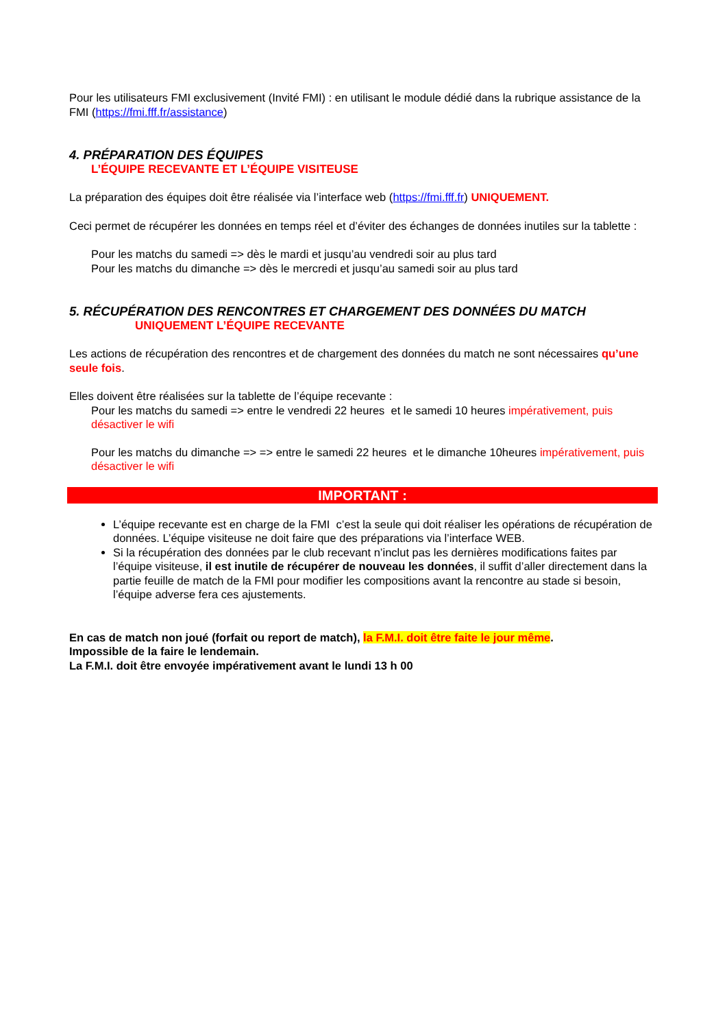Pour les utilisateurs FMI exclusivement (Invité FMI) : en utilisant le module dédié dans la rubrique assistance de la FMI (https://fmi.fff.fr/assistance)
4. PRÉPARATION DES ÉQUIPES
L’ÉQUIPE RECEVANTE ET L’ÉQUIPE VISITEUSE
La préparation des équipes doit être réalisée via l’interface web (https://fmi.fff.fr) UNIQUEMENT.
Ceci permet de récupérer les données en temps réel et d’éviter des échanges de données inutiles sur la tablette :
Pour les matchs du samedi => dès le mardi et jusqu’au vendredi soir au plus tard
Pour les matchs du dimanche => dès le mercredi et jusqu’au samedi soir au plus tard
5. RÉCUPÉRATION DES RENCONTRES ET CHARGEMENT DES DONNÉES DU MATCH
UNIQUEMENT L’ÉQUIPE RECEVANTE
Les actions de récupération des rencontres et de chargement des données du match ne sont nécessaires qu’une seule fois.
Elles doivent être réalisées sur la tablette de l’équipe recevante :
Pour les matchs du samedi => entre le vendredi 22 heures et le samedi 10 heures impérativement, puis désactiver le wifi
Pour les matchs du dimanche => => entre le samedi 22 heures et le dimanche 10heures impérativement, puis désactiver le wifi
IMPORTANT :
L’équipe recevante est en charge de la FMI c’est la seule qui doit réaliser les opérations de récupération de données. L’équipe visiteuse ne doit faire que des préparations via l’interface WEB.
Si la récupération des données par le club recevant n’inclut pas les dernières modifications faites par l’équipe visiteuse, il est inutile de récupérer de nouveau les données, il suffit d’aller directement dans la partie feuille de match de la FMI pour modifier les compositions avant la rencontre au stade si besoin, l’équipe adverse fera ces ajustements.
En cas de match non joué (forfait ou report de match), la F.M.I. doit être faite le jour même.
Impossible de la faire le lendemain.
La F.M.I. doit être envoyée impérativement avant le lundi 13 h 00